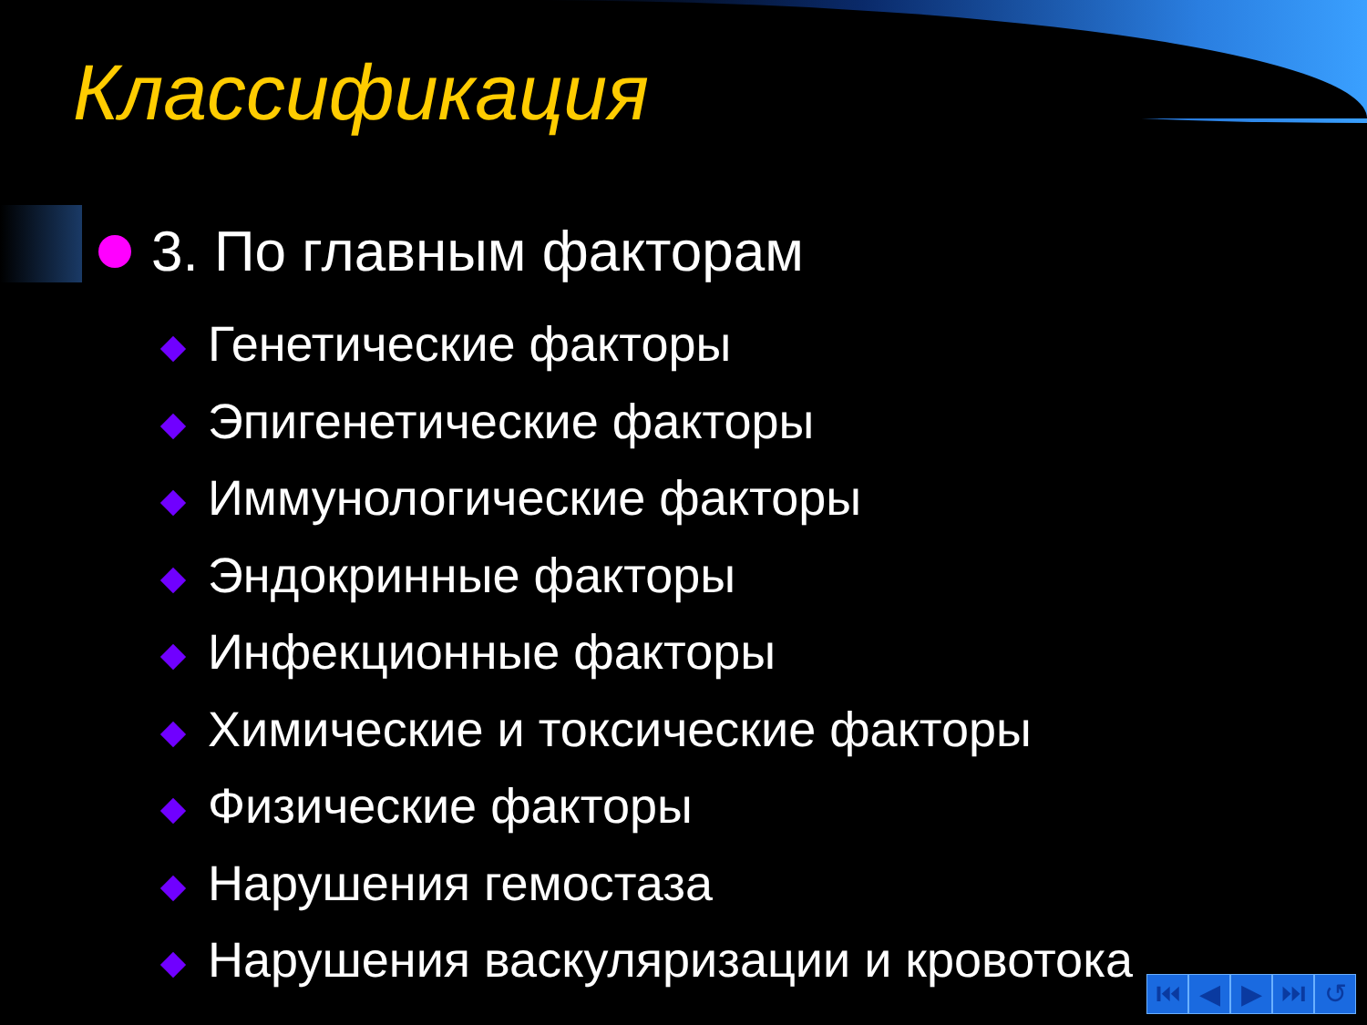Классификация
3. По главным факторам
Генетические факторы
Эпигенетические факторы
Иммунологические факторы
Эндокринные факторы
Инфекционные факторы
Химические и токсические факторы
Физические факторы
Нарушения гемостаза
Нарушения васкуляризации и кровотока
⏮ ◀ ▶ ⏭ ↺